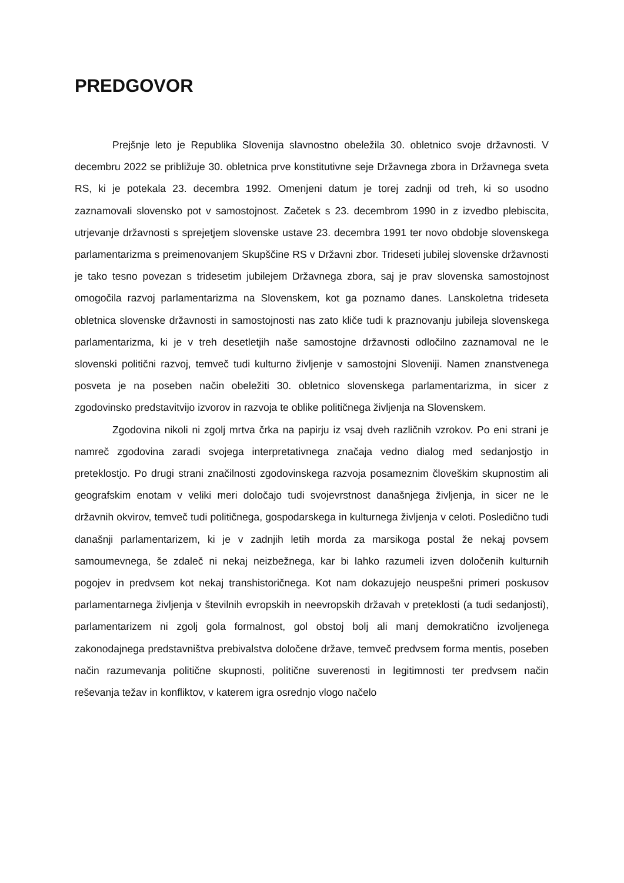PREDGOVOR
Prejšnje leto je Republika Slovenija slavnostno obeležila 30. obletnico svoje državnosti. V decembru 2022 se približuje 30. obletnica prve konstitutivne seje Državnega zbora in Državnega sveta RS, ki je potekala 23. decembra 1992. Omenjeni datum je torej zadnji od treh, ki so usodno zaznamovali slovensko pot v samostojnost. Začetek s 23. decembrom 1990 in z izvedbo plebiscita, utrjevanje državnosti s sprejetjem slovenske ustave 23. decembra 1991 ter novo obdobje slovenskega parlamentarizma s preimenovanjem Skupščine RS v Državni zbor. Trideseti jubilej slovenske državnosti je tako tesno povezan s tridesetim jubilejem Državnega zbora, saj je prav slovenska samostojnost omogočila razvoj parlamentarizma na Slovenskem, kot ga poznamo danes. Lanskoletna trideseta obletnica slovenske državnosti in samostojnosti nas zato kliče tudi k praznovanju jubileja slovenskega parlamentarizma, ki je v treh desetletjih naše samostojne državnosti odločilno zaznamoval ne le slovenski politični razvoj, temveč tudi kulturno življenje v samostojni Sloveniji. Namen znanstvenega posveta je na poseben način obeležiti 30. obletnico slovenskega parlamentarizma, in sicer z zgodovinsko predstavitvijo izvorov in razvoja te oblike političnega življenja na Slovenskem.
Zgodovina nikoli ni zgolj mrtva črka na papirju iz vsaj dveh različnih vzrokov. Po eni strani je namreč zgodovina zaradi svojega interpretativnega značaja vedno dialog med sedanjostjo in preteklostjo. Po drugi strani značilnosti zgodovinskega razvoja posameznim človeškim skupnostim ali geografskim enotam v veliki meri določajo tudi svojevrstnost današnjega življenja, in sicer ne le državnih okvirov, temveč tudi političnega, gospodarskega in kulturnega življenja v celoti. Posledično tudi današnji parlamentarizem, ki je v zadnjih letih morda za marsikoga postal že nekaj povsem samoumevnega, še zdaleč ni nekaj neizbežnega, kar bi lahko razumeli izven določenih kulturnih pogojev in predvsem kot nekaj transhistoričnega. Kot nam dokazujejo neuspešni primeri poskusov parlamentarnega življenja v številnih evropskih in neevropskih državah v preteklosti (a tudi sedanjosti), parlamentarizem ni zgolj gola formalnost, gol obstoj bolj ali manj demokratično izvoljenega zakonodajnega predstavništva prebivalstva določene države, temveč predvsem forma mentis, poseben način razumevanja politične skupnosti, politične suverenosti in legitimnosti ter predvsem način reševanja težav in konfliktov, v katerem igra osrednjo vlogo načelo